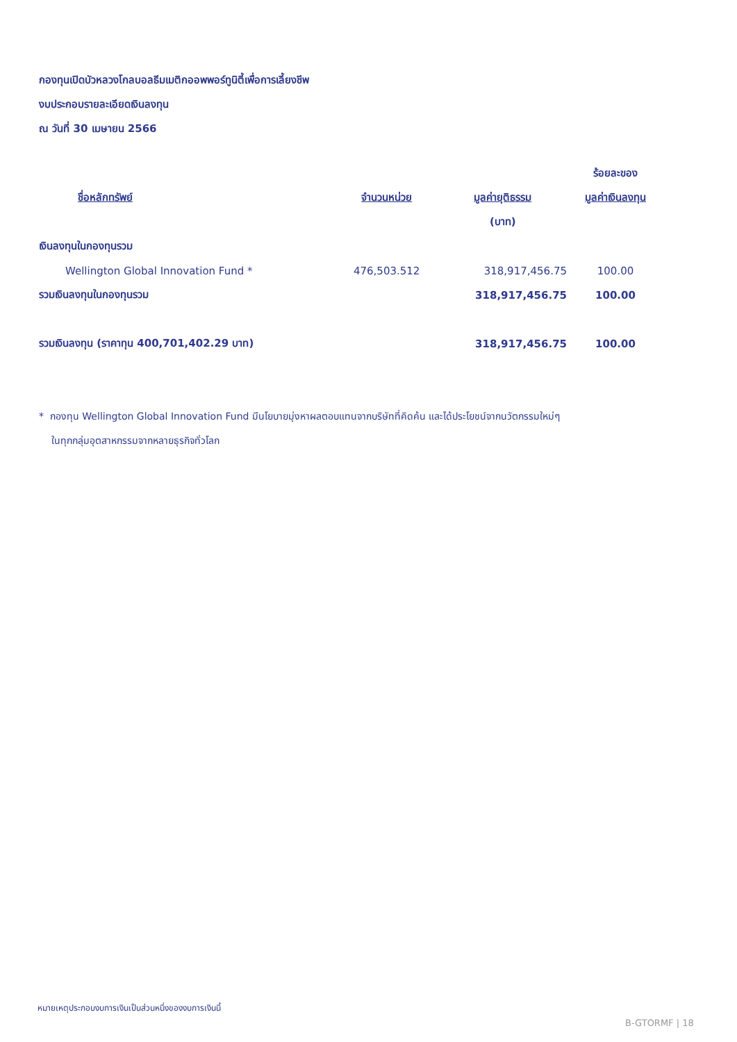กองทุนเปิดบัวหลวงโกลบอลธีมเมติกออพพอร์ทูนิตี้เพื่อการเลี้ยงชีพ
งบประกอบรายละเอียดเงินลงทุน
ณ วันที่ 30 เมษายน 2566
| | | | ร้อยละของ |
| --- | --- | --- | --- |
| ชื่อหลักทรัพย์ | จำนวนหน่วย | มูลค่ายุติธรรม | มูลค่าเงินลงทุน |
| | | (บาท) | |
| เงินลงทุนในกองทุนรวม | | | |
| Wellington Global Innovation Fund * | 476,503.512 | 318,917,456.75 | 100.00 |
| รวมเงินลงทุนในกองทุนรวม | | 318,917,456.75 | 100.00 |
| รวมเงินลงทุน (ราคาทุน 400,701,402.29 บาท) | | 318,917,456.75 | 100.00 |
* กองทุน Wellington Global Innovation Fund มีนโยบายมุ่งหาผลตอบแทนจากบริษัทที่คิดค้น และได้ประโยชน์จากนวัตกรรมใหม่ๆ
ในทุกกลุ่มอุตสาหกรรมจากหลายธุรกิจทั่วโลก
หมายเหตุประกอบงบการเงินเป็นส่วนหนึ่งของงบการเงินนี้
B-GTORMF | 18